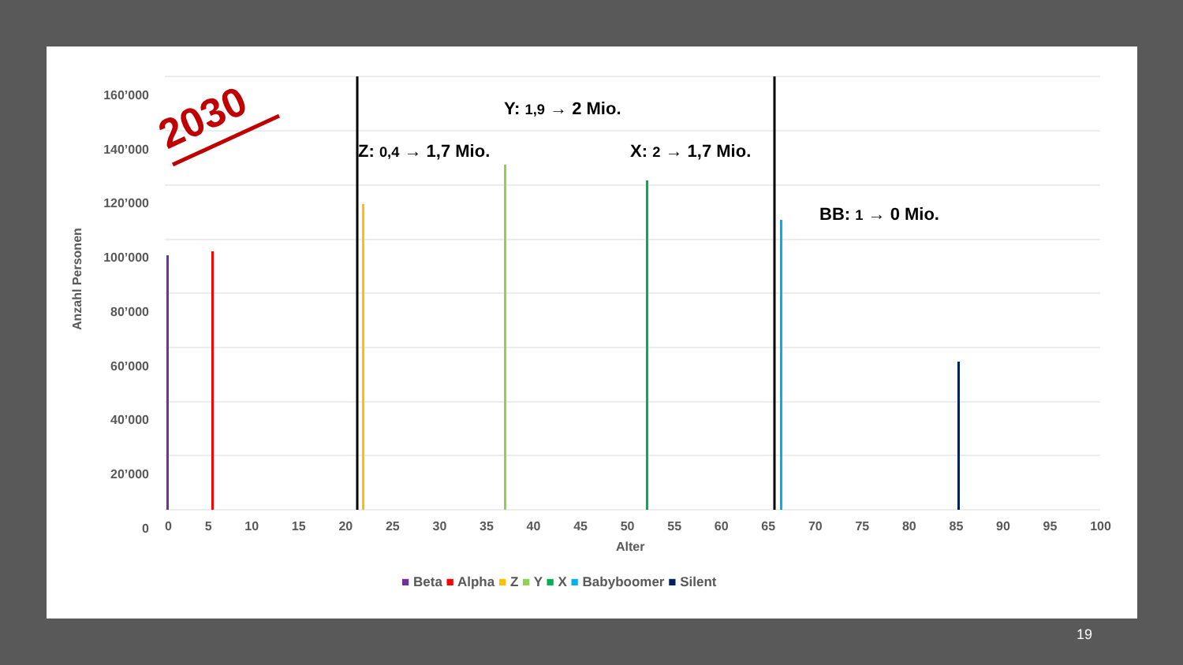2030 Y: 1,9 → 2 Mio.
Z: 0,4 → 1,7 Mio. X: 2 → 1,7 Mio.
BB: 1 → 0 Mio.
160’000
140’000
120’000
100’000
80’000
60’000
40’000
20’000
0
Anzahl Personen
0 5 10 15 20 25 30 35 40 45 50 55 60 65 70 75 80 85 90 95 100
Alter
■ Beta ■ Alpha ■ Z ■ Y ■ X ■ Babyboomer ■ Silent
19